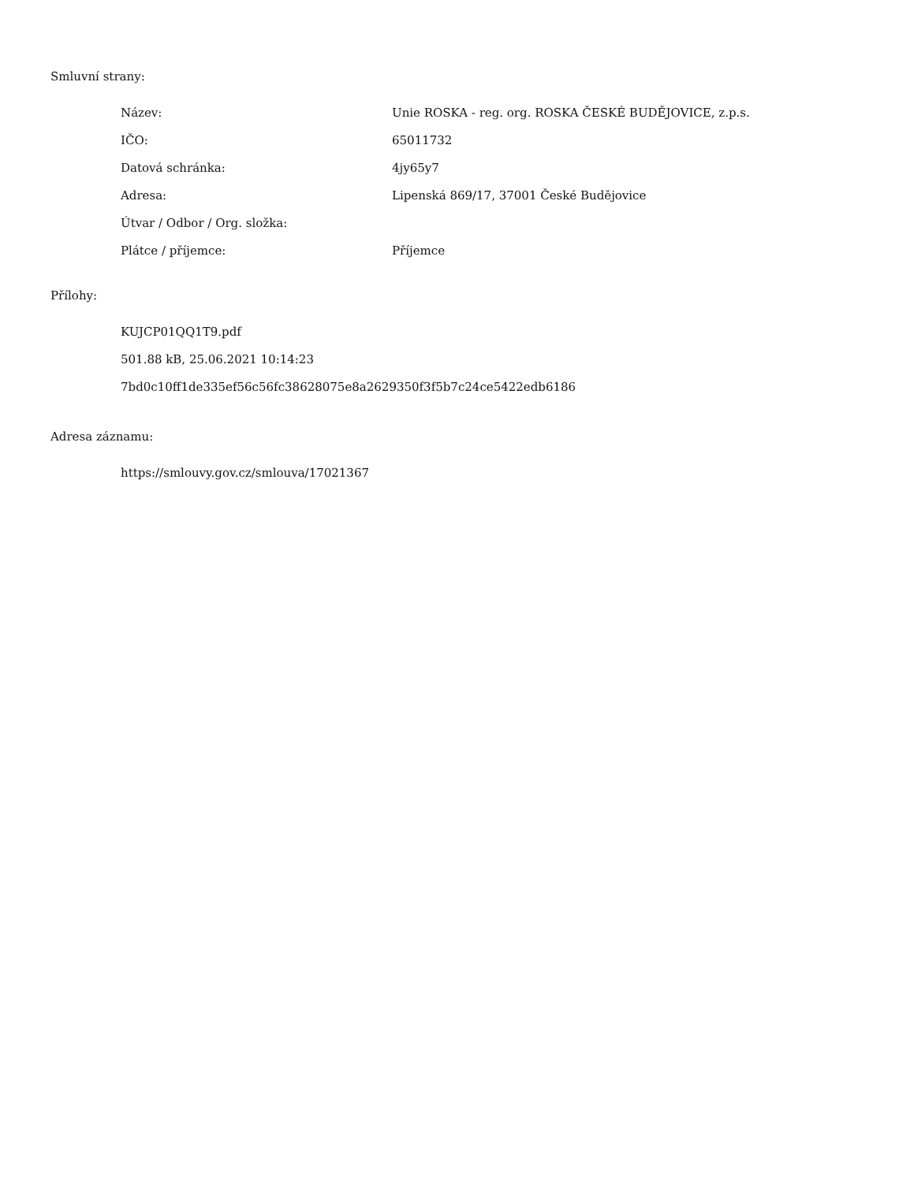Smluvní strany:
| Název: | Unie ROSKA - reg. org. ROSKA ČESKÉ BUDĚJOVICE, z.p.s. |
| IČO: | 65011732 |
| Datová schránka: | 4jy65y7 |
| Adresa: | Lipenská 869/17, 37001 České Budějovice |
| Útvar / Odbor / Org. složka: | |
| Plátce / příjemce: | Příjemce |
Přílohy:
KUJCP01QQ1T9.pdf
501.88 kB, 25.06.2021 10:14:23
7bd0c10ff1de335ef56c56fc38628075e8a2629350f3f5b7c24ce5422edb6186
Adresa záznamu:
https://smlouvy.gov.cz/smlouva/17021367